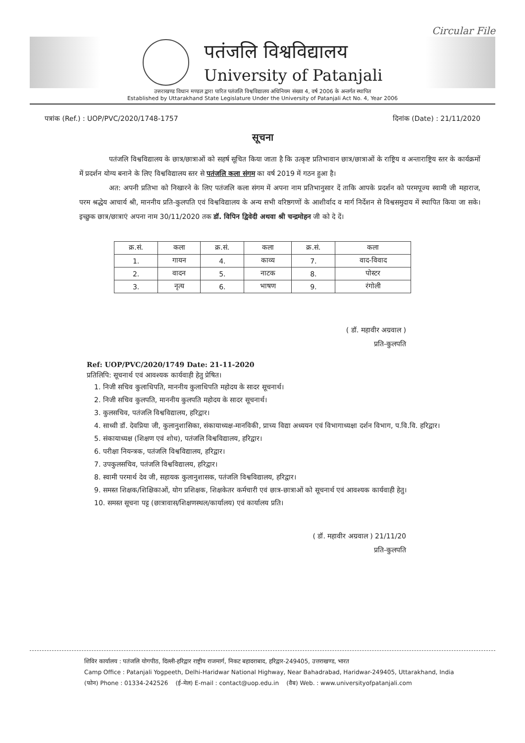Circular File
पतंजलि विश्वविद्यालय
University of Patanjali
उत्तराखण्ड विधान मण्डल द्वारा पारित पतंजलि विश्वविद्यालय अधिनियम संख्या 4, वर्ष 2006 के अन्तर्गत स्थापित
Established by Uttarakhand State Legislature Under the University of Patanjali Act No. 4, Year 2006
पत्रांक (Ref.) : UOP/PVC/2020/1748-1757 दिनांक (Date) : 21/11/2020
सूचना
पतंजलि विश्वविद्यालय के छात्र/छात्राओं को सहर्ष सूचित किया जाता है कि उत्कृष्ट प्रतिभावान छात्र/छात्राओं के राष्ट्रिय व अन्ताराष्ट्रिय स्तर के कार्यक्रमों में प्रदर्शन योग्य बनाने के लिए विश्वविद्यालय स्तर से पतंजलि कला संगम का वर्ष 2019 में गठन हुआ है।
अत: अपनी प्रतिभा को निखारने के लिए पतंजलि कला संगम में अपना नाम प्रतिभानुसार दें ताकि आपके प्रदर्शन को परमपूज्य स्वामी जी महाराज, परम श्रद्धेय आचार्य श्री, माननीय प्रति-कुलपति एवं विश्वविद्यालय के अन्य सभी वरिष्ठगणों के आशीर्वाद व मार्ग निर्देशन से विश्वसमुदाय में स्थापित किया जा सके। इच्छुक छात्र/छात्राएं अपना नाम 30/11/2020 तक डॉ. विपिन द्विवेदी अथवा श्री चन्द्रमोहन जी को दे दें।
| क्र.सं. | कला | क्र.सं. | कला | क्र.सं. | कला |
| --- | --- | --- | --- | --- | --- |
| 1. | गायन | 4. | काव्य | 7. | वाद-विवाद |
| 2. | वादन | 5. | नाटक | 8. | पोस्टर |
| 3. | नृत्य | 6. | भाषण | 9. | रंगोली |
( डॉ. महावीर अग्रवाल )
प्रति-कुलपति
Ref: UOP/PVC/2020/1749 Date: 21-11-2020
प्रतिलिपि: सूचनार्थ एवं आवश्यक कार्यवाही हेतु प्रेषित।
1. निजी सचिव कुलाधिपति, माननीय कुलाधिपति महोदय के सादर सूचनार्थ।
2. निजी सचिव कुलपति, माननीय कुलपति महोदय के सादर सूचनार्थ।
3. कुलसचिव, पतंजलि विश्वविद्यालय, हरिद्वार।
4. साध्वी डॉ. देवप्रिया जी, कुलानुशासिका, संकायाध्यक्ष-मानविकी, प्राच्य विद्या अध्ययन एवं विभागाध्यक्षा दर्शन विभाग, प.वि.वि. हरिद्वार।
5. संकायाध्यक्ष (शिक्षण एवं शोध), पतंजलि विश्वविद्यालय, हरिद्वार।
6. परीक्षा नियन्त्रक, पतंजलि विश्वविद्यालय, हरिद्वार।
7. उपकुलसचिव, पतंजलि विश्वविद्यालय, हरिद्वार।
8. स्वामी परमार्थ देव जी, सहायक कुलानुशासक, पतंजलि विश्वविद्यालय, हरिद्वार।
9. समस्त शिक्षक/शिक्षिकाओं, योग प्रशिक्षक, शिक्षकेतर कर्मचारी एवं छात्र-छात्राओं को सूचनार्थ एवं आवश्यक कार्यवाही हेतु।
10. समस्त सूचना पट्ट (छात्रावास/शिक्षणस्थल/कार्यालय) एवं कार्यालय प्रति।
( डॉ. महावीर अग्रवाल ) 21/11/20
प्रति-कुलपति
शिविर कार्यालय : पतंजलि योगपीठ, दिल्ली-हरिद्वार राष्ट्रीय राजमार्ग, निकट बहादराबाद, हरिद्वार-249405, उत्तराखण्ड, भारत
Camp Office : Patanjali Yogpeeth, Delhi-Haridwar National Highway, Near Bahadrabad, Haridwar-249405, Uttarakhand, India
(फोन) Phone : 01334-242526 (ई-मेल) E-mail : contact@uop.edu.in (वैब) Web. : www.universityofpatanjali.com